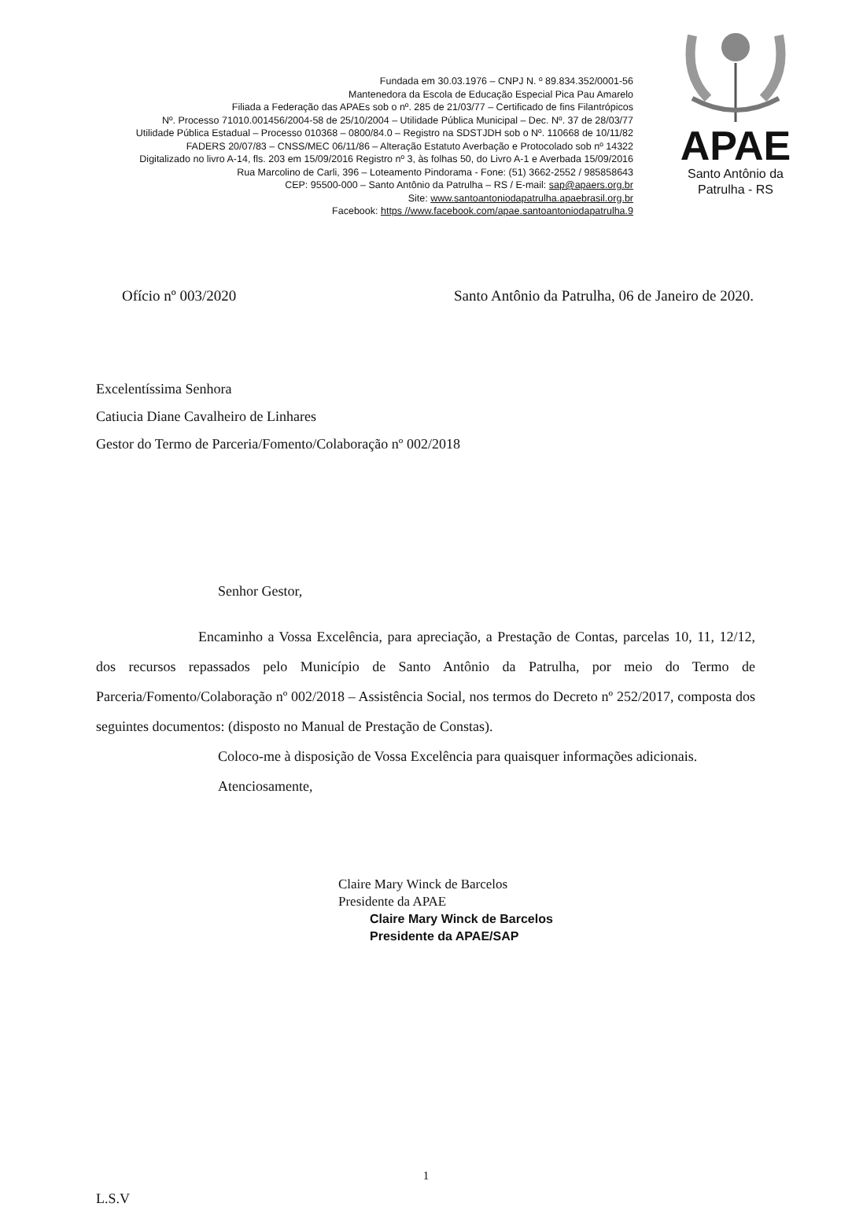Fundada em 30.03.1976 – CNPJ N. º 89.834.352/0001-56
Mantenedora da Escola de Educação Especial Pica Pau Amarelo
Filiada a Federação das APAEs sob o nº. 285 de 21/03/77 – Certificado de fins Filantrópicos
Nº. Processo 71010.001456/2004-58 de 25/10/2004 – Utilidade Pública Municipal – Dec. Nº. 37 de 28/03/77
Utilidade Pública Estadual – Processo 010368 – 0800/84.0 – Registro na SDSTJDH sob o Nº. 110668 de 10/11/82
FADERS 20/07/83 – CNSS/MEC 06/11/86 – Alteração Estatuto Averbação e Protocolado sob nº 14322
Digitalizado no livro A-14, fls. 203 em 15/09/2016 Registro nº 3, às folhas 50, do Livro A-1 e Averbada 15/09/2016
Rua Marcolino de Carli, 396 – Loteamento Pindorama - Fone: (51) 3662-2552 / 985858643
CEP: 95500-000 – Santo Antônio da Patrulha – RS / E-mail: sap@apaers.org.br
Site: www.santoantoniodapatrulha.apaebrasil.org.br
Facebook: https //www.facebook.com/apae.santoantoniodapatrulha.9
APAE
Santo Antônio da
Patrulha - RS
Ofício nº 003/2020 Santo Antônio da Patrulha, 06 de Janeiro de 2020.
Excelentíssima Senhora
Catiucia Diane Cavalheiro de Linhares
Gestor do Termo de Parceria/Fomento/Colaboração nº 002/2018
Senhor Gestor,
Encaminho a Vossa Excelência, para apreciação, a Prestação de Contas, parcelas 10, 11, 12/12, dos recursos repassados pelo Município de Santo Antônio da Patrulha, por meio do Termo de Parceria/Fomento/Colaboração nº 002/2018 – Assistência Social, nos termos do Decreto nº 252/2017, composta dos seguintes documentos: (disposto no Manual de Prestação de Constas).
Coloco-me à disposição de Vossa Excelência para quaisquer informações adicionais.
Atenciosamente,
Claire Mary Winck de Barcelos
Presidente da APAE
Claire Mary Winck de Barcelos
Presidente da APAE/SAP
1
L.S.V